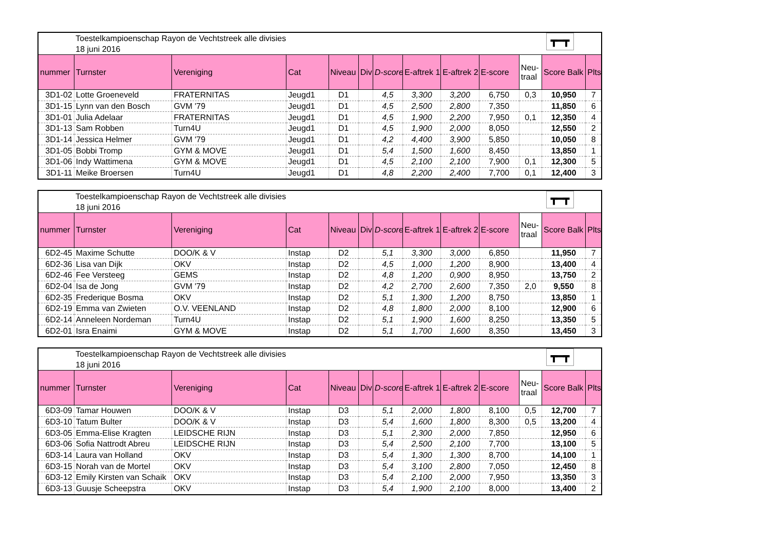| | Toestelkampioenschap Rayon de Vechtstreek alle divisies 18 juni 2016 | | | | | | | | | ┳━┳ | | |
| nummer | Turnster | Vereniging | Cat | Niveau | Div | D-score | E-aftrek 1 | E-aftrek 2 | E-score | Neu- traal | Score Balk | Plts |
| 3D1-02 | Lotte Groeneveld | FRATERNITAS | Jeugd1 | D1 | | 4,5 | 3,300 | 3,200 | 6,750 | 0,3 | 10,950 | 7 |
| 3D1-15 | Lynn van den Bosch | GVM '79 | Jeugd1 | D1 | | 4,5 | 2,500 | 2,800 | 7,350 | | 11,850 | 6 |
| 3D1-01 | Julia Adelaar | FRATERNITAS | Jeugd1 | D1 | | 4,5 | 1,900 | 2,200 | 7,950 | 0,1 | 12,350 | 4 |
| 3D1-13 | Sam Robben | Turn4U | Jeugd1 | D1 | | 4,5 | 1,900 | 2,000 | 8,050 | | 12,550 | 2 |
| 3D1-14 | Jessica Helmer | GVM '79 | Jeugd1 | D1 | | 4,2 | 4,400 | 3,900 | 5,850 | | 10,050 | 8 |
| 3D1-05 | Bobbi Tromp | GYM & MOVE | Jeugd1 | D1 | | 5,4 | 1,500 | 1,600 | 8,450 | | 13,850 | 1 |
| 3D1-06 | Indy Wattimena | GYM & MOVE | Jeugd1 | D1 | | 4,5 | 2,100 | 2,100 | 7,900 | 0,1 | 12,300 | 5 |
| 3D1-11 | Meike Broersen | Turn4U | Jeugd1 | D1 | | 4,8 | 2,200 | 2,400 | 7,700 | 0,1 | 12,400 | 3 |
| | Toestelkampioenschap Rayon de Vechtstreek alle divisies 18 juni 2016 | | | | | | | | | ┳━┳ | | |
| nummer | Turnster | Vereniging | Cat | Niveau | Div | D-score | E-aftrek 1 | E-aftrek 2 | E-score | Neu- traal | Score Balk | Plts |
| 6D2-45 | Maxime Schutte | DOO/K & V | Instap | D2 | | 5,1 | 3,300 | 3,000 | 6,850 | | 11,950 | 7 |
| 6D2-36 | Lisa van Dijk | OKV | Instap | D2 | | 4,5 | 1,000 | 1,200 | 8,900 | | 13,400 | 4 |
| 6D2-46 | Fee Versteeg | GEMS | Instap | D2 | | 4,8 | 1,200 | 0,900 | 8,950 | | 13,750 | 2 |
| 6D2-04 | Isa de Jong | GVM '79 | Instap | D2 | | 4,2 | 2,700 | 2,600 | 7,350 | 2,0 | 9,550 | 8 |
| 6D2-35 | Frederique Bosma | OKV | Instap | D2 | | 5,1 | 1,300 | 1,200 | 8,750 | | 13,850 | 1 |
| 6D2-19 | Emma van Zwieten | O.V. VEENLAND | Instap | D2 | | 4,8 | 1,800 | 2,000 | 8,100 | | 12,900 | 6 |
| 6D2-14 | Anneleen Nordeman | Turn4U | Instap | D2 | | 5,1 | 1,900 | 1,600 | 8,250 | | 13,350 | 5 |
| 6D2-01 | Isra Enaimi | GYM & MOVE | Instap | D2 | | 5,1 | 1,700 | 1,600 | 8,350 | | 13,450 | 3 |
| | Toestelkampioenschap Rayon de Vechtstreek alle divisies 18 juni 2016 | | | | | | | | | ┳━┳ | | |
| nummer | Turnster | Vereniging | Cat | Niveau | Div | D-score | E-aftrek 1 | E-aftrek 2 | E-score | Neu- traal | Score Balk | Plts |
| 6D3-09 | Tamar Houwen | DOO/K & V | Instap | D3 | | 5,1 | 2,000 | 1,800 | 8,100 | 0,5 | 12,700 | 7 |
| 6D3-10 | Tatum Bulter | DOO/K & V | Instap | D3 | | 5,4 | 1,600 | 1,800 | 8,300 | 0,5 | 13,200 | 4 |
| 6D3-05 | Emma-Elise Kragten | LEIDSCHE RIJN | Instap | D3 | | 5,1 | 2,300 | 2,000 | 7,850 | | 12,950 | 6 |
| 6D3-06 | Sofia Nattrodt Abreu | LEIDSCHE RIJN | Instap | D3 | | 5,4 | 2,500 | 2,100 | 7,700 | | 13,100 | 5 |
| 6D3-14 | Laura van Holland | OKV | Instap | D3 | | 5,4 | 1,300 | 1,300 | 8,700 | | 14,100 | 1 |
| 6D3-15 | Norah van de Mortel | OKV | Instap | D3 | | 5,4 | 3,100 | 2,800 | 7,050 | | 12,450 | 8 |
| 6D3-12 | Emily Kirsten van Schaik | OKV | Instap | D3 | | 5,4 | 2,100 | 2,000 | 7,950 | | 13,350 | 3 |
| 6D3-13 | Guusje Scheepstra | OKV | Instap | D3 | | 5,4 | 1,900 | 2,100 | 8,000 | | 13,400 | 2 |